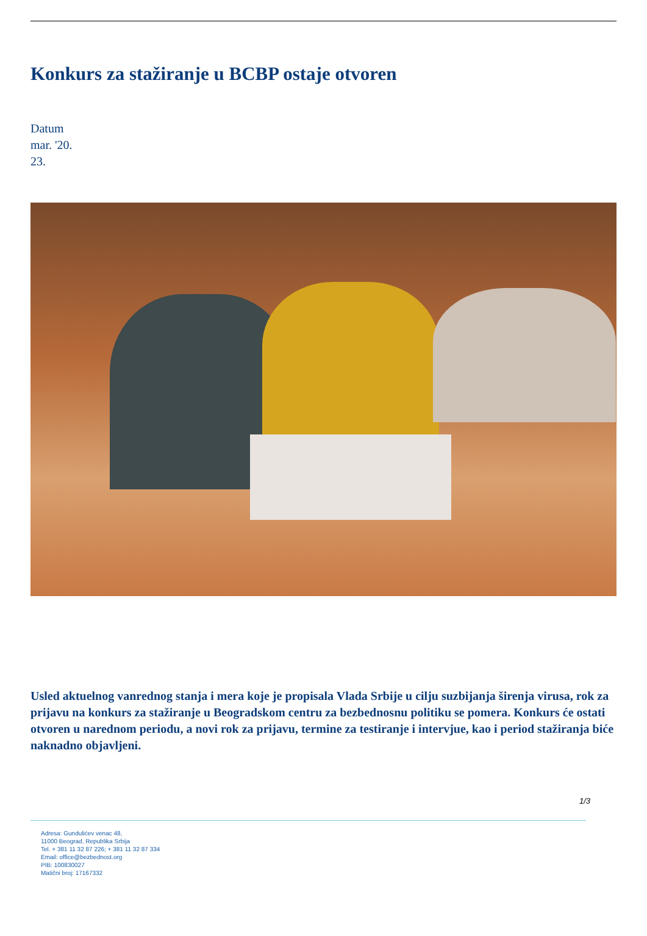Konkurs za stažiranje u BCBP ostaje otvoren
Datum
mar. '20.
23.
Usled aktuelnog vanrednog stanja i mera koje je propisala Vlada Srbije u cilju suzbijanja širenja virusa, rok za prijavu na konkurs za stažiranje u Beogradskom centru za bezbednosnu politiku se pomera. Konkurs će ostati otvoren u narednom periodu, a novi rok za prijavu, termine za testiranje i intervjue, kao i period stažiranja biće naknadno objavljeni.
1/3
Adresa: Gundulićev venac 48,
11000 Beograd, Republika Srbija
Tel. + 381 11 32 87 226; + 381 11 32 87 334
Email: office@bezbednost.org
PIB: 100830027
Matični broj: 17167332